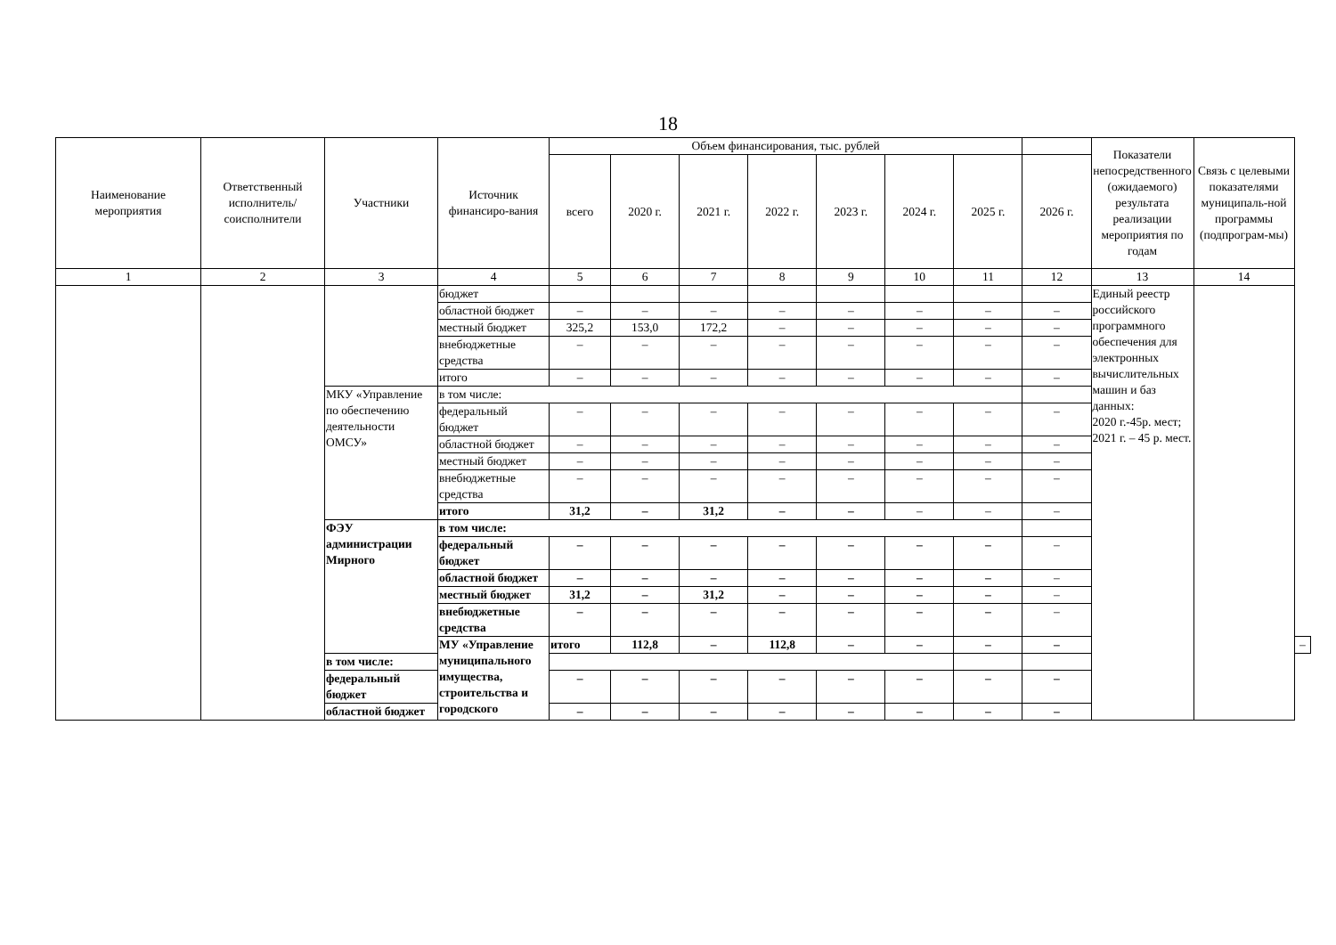18
| Наименование мероприятия | Ответственный исполнитель/ соисполнители | Участники | Источник финансиро-вания | Объем финансирования, тыс. рублей | | | | | | | | Показатели непосредственного (ожидаемого) результата реализации мероприятия по годам | Связь с целевыми показателями муниципаль-ной программы (подпрограм-мы) | |
| --- | --- | --- | --- | --- | --- | --- | --- | --- | --- | --- | --- | --- | --- | --- |
| | | | | всего | 2020 г. | 2021 г. | 2022 г. | 2023 г. | 2024 г. | 2025 г. | 2026 г. | | | |
| 1 | 2 | 3 | 4 | 5 | 6 | 7 | 8 | 9 | 10 | 11 | 12 | 13 | 14 | |
| | | | бюджет | | | | | | | | | Единый реестр российского программного обеспечения для электронных вычислительных машин и баз данных: 2020 г.-45р. мест; 2021 г. – 45 р. мест. | | |
| | | | областной бюджет | – | – | – | – | – | – | – | – | | | |
| | | | местный бюджет | 325,2 | 153,0 | 172,2 | – | – | – | – | – | | | |
| | | | внебюджетные средства | – | – | – | – | – | – | – | – | | | |
| | | | итого | – | – | – | – | – | – | – | – | | | |
| | | МКУ «Управление по обеспечению деятельности ОМСУ» | в том числе: | | | | | | | | | | | |
| | | | федеральный бюджет | – | – | – | – | – | – | – | – | | | |
| | | | областной бюджет | – | – | – | – | – | – | – | – | | | |
| | | | местный бюджет | – | – | – | – | – | – | – | – | | | |
| | | | внебюджетные средства | – | – | – | – | – | – | – | – | | | |
| | | | итого | 31,2 | – | 31,2 | – | – | – | – | – | | | |
| | | ФЭУ администрации Мирного | в том числе: | | | | | | | | | | | |
| | | | федеральный бюджет | – | – | – | – | – | – | – | – | | | |
| | | | областной бюджет | – | – | – | – | – | – | – | – | | | |
| | | | местный бюджет | 31,2 | – | 31,2 | – | – | – | – | – | | | |
| | | | внебюджетные средства | – | – | – | – | – | – | – | – | | | |
| | | | МУ «Управление муниципального имущества, строительства и городского | итого | 112,8 | – | 112,8 | – | – | – | – | | | – |
| | | в том числе: | | | | | | | | | | | | |
| | | федеральный бюджет | | – | – | – | – | – | – | – | – | | | |
| | | областной бюджет | | – | – | – | – | – | – | – | – | | | |